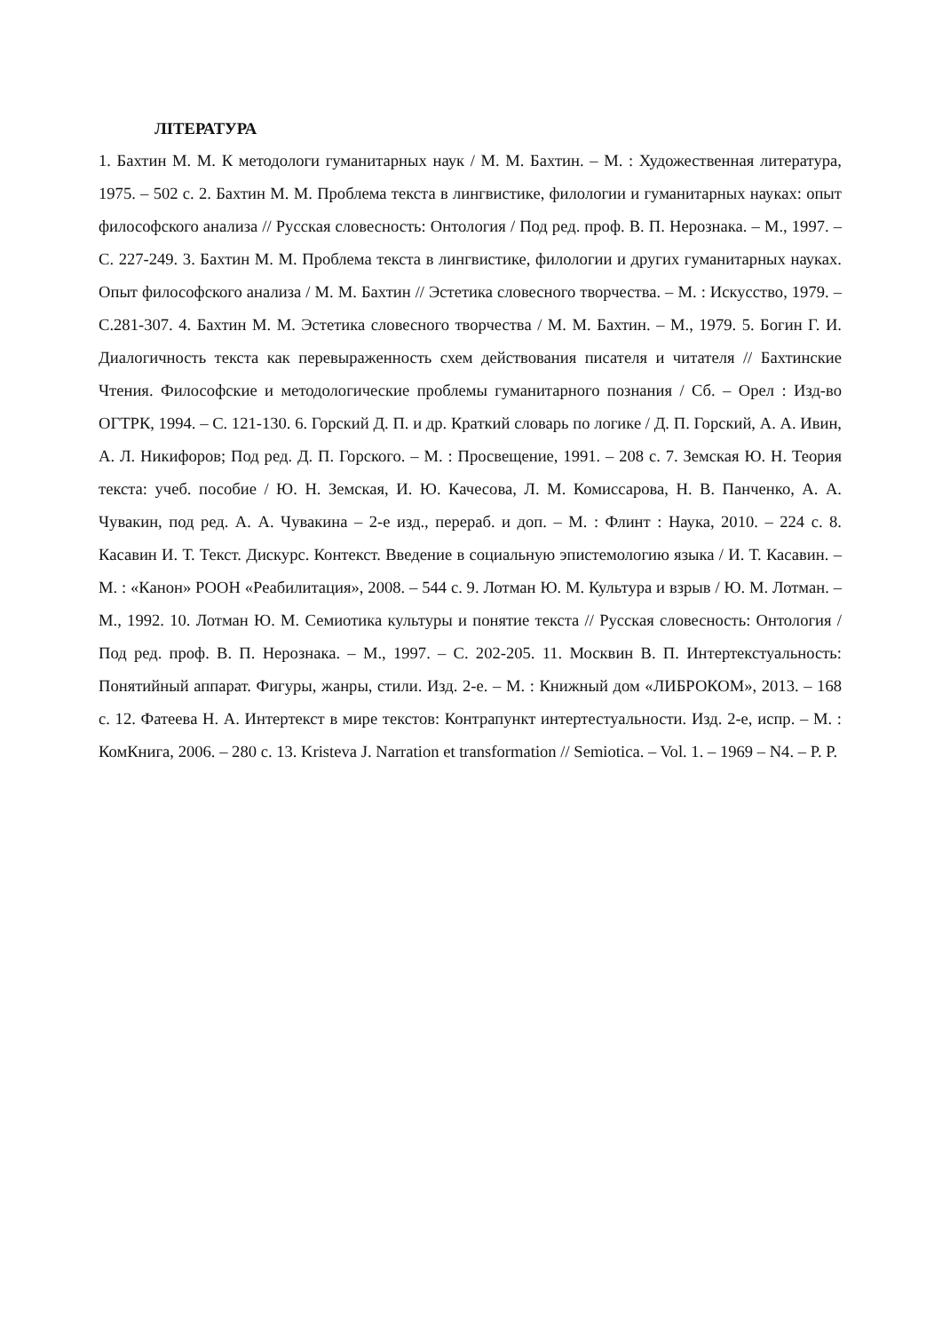ЛІТЕРАТУРА
1. Бахтин М. М. К методологи гуманитарных наук / М. М. Бахтин. – М. : Художественная литература, 1975. – 502 с. 2. Бахтин М. М. Проблема текста в лингвистике, филологии и гуманитарных науках: опыт философского анализа // Русская словесность: Онтология / Под ред. проф. В. П. Нерознака. – М., 1997. – С. 227-249. 3. Бахтин М. М. Проблема текста в лингвистике, филологии и других гуманитарных науках. Опыт философского анализа / М. М. Бахтин // Эстетика словесного творчества. – М. : Искусство, 1979. – С.281-307. 4. Бахтин М. М. Эстетика словесного творчества / М. М. Бахтин. – М., 1979. 5. Богин Г. И. Диалогичность текста как перевыраженность схем действования писателя и читателя // Бахтинские Чтения. Философские и методологические проблемы гуманитарного познания / Сб. – Орел : Изд-во ОГТРК, 1994. – С. 121-130. 6. Горский Д. П. и др. Краткий словарь по логике / Д. П. Горский, А. А. Ивин, А. Л. Никифоров; Под ред. Д. П. Горского. – М. : Просвещение, 1991. – 208 с. 7. Земская Ю. Н. Теория текста: учеб. пособие / Ю. Н. Земская, И. Ю. Качесова, Л. М. Комиссарова, Н. В. Панченко, А. А. Чувакин, под ред. А. А. Чувакина – 2-е изд., перераб. и доп. – М. : Флинт : Наука, 2010. – 224 с. 8. Касавин И. Т. Текст. Дискурс. Контекст. Введение в социальную эпистемологию языка / И. Т. Касавин. – М. : «Канон» РООН «Реабилитация», 2008. – 544 с. 9. Лотман Ю. М. Культура и взрыв / Ю. М. Лотман. – М., 1992. 10. Лотман Ю. М. Семиотика культуры и понятие текста // Русская словесность: Онтология / Под ред. проф. В. П. Нерознака. – М., 1997. – С. 202-205. 11. Москвин В. П. Интертекстуальность: Понятийный аппарат. Фигуры, жанры, стили. Изд. 2-е. – М. : Книжный дом «ЛИБРОКОМ», 2013. – 168 с. 12. Фатеева Н. А. Интертекст в мире текстов: Контрапункт интертестуальности. Изд. 2-е, испр. – М. : КомКнига, 2006. – 280 с. 13. Kristeva J. Narration et transformation // Semiotica. – Vol. 1. – 1969 – N4. – P. P.